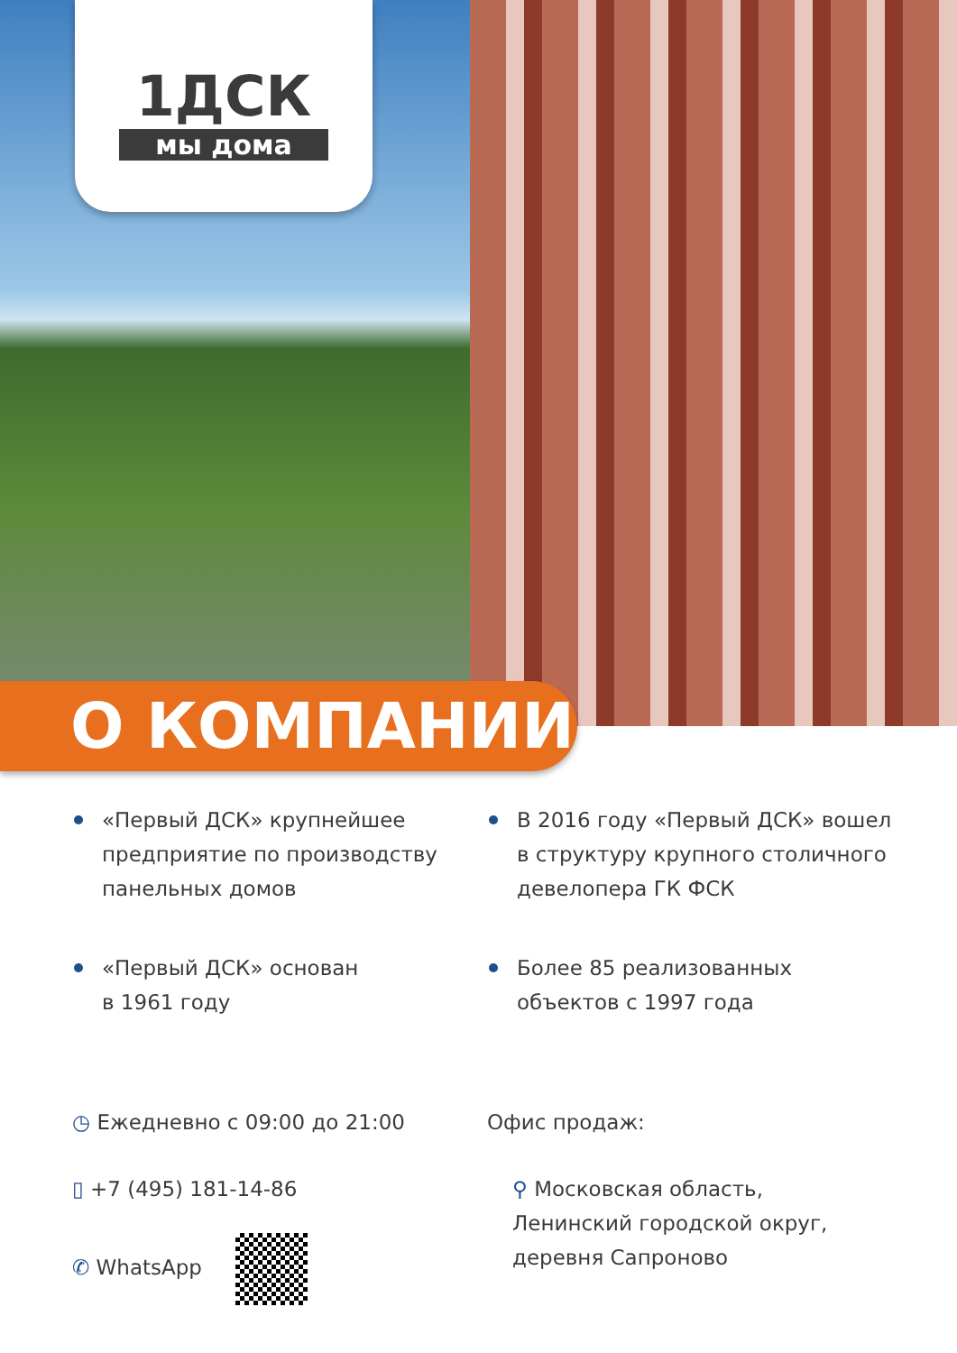1ДСК
мы дома
О КОМПАНИИ
«Первый ДСК» крупнейшее предприятие по производству панельных домов
В 2016 году «Первый ДСК» вошел в структуру крупного столичного девелопера ГК ФСК
«Первый ДСК» основан
в 1961 году
Более 85 реализованных
объектов с 1997 года
◷ Ежедневно с 09:00 до 21:00
▯ +7 (495) 181-14-86
✆ WhatsApp
Офис продаж:
⚲ Московская область,
Ленинский городской округ,
деревня Сапроново